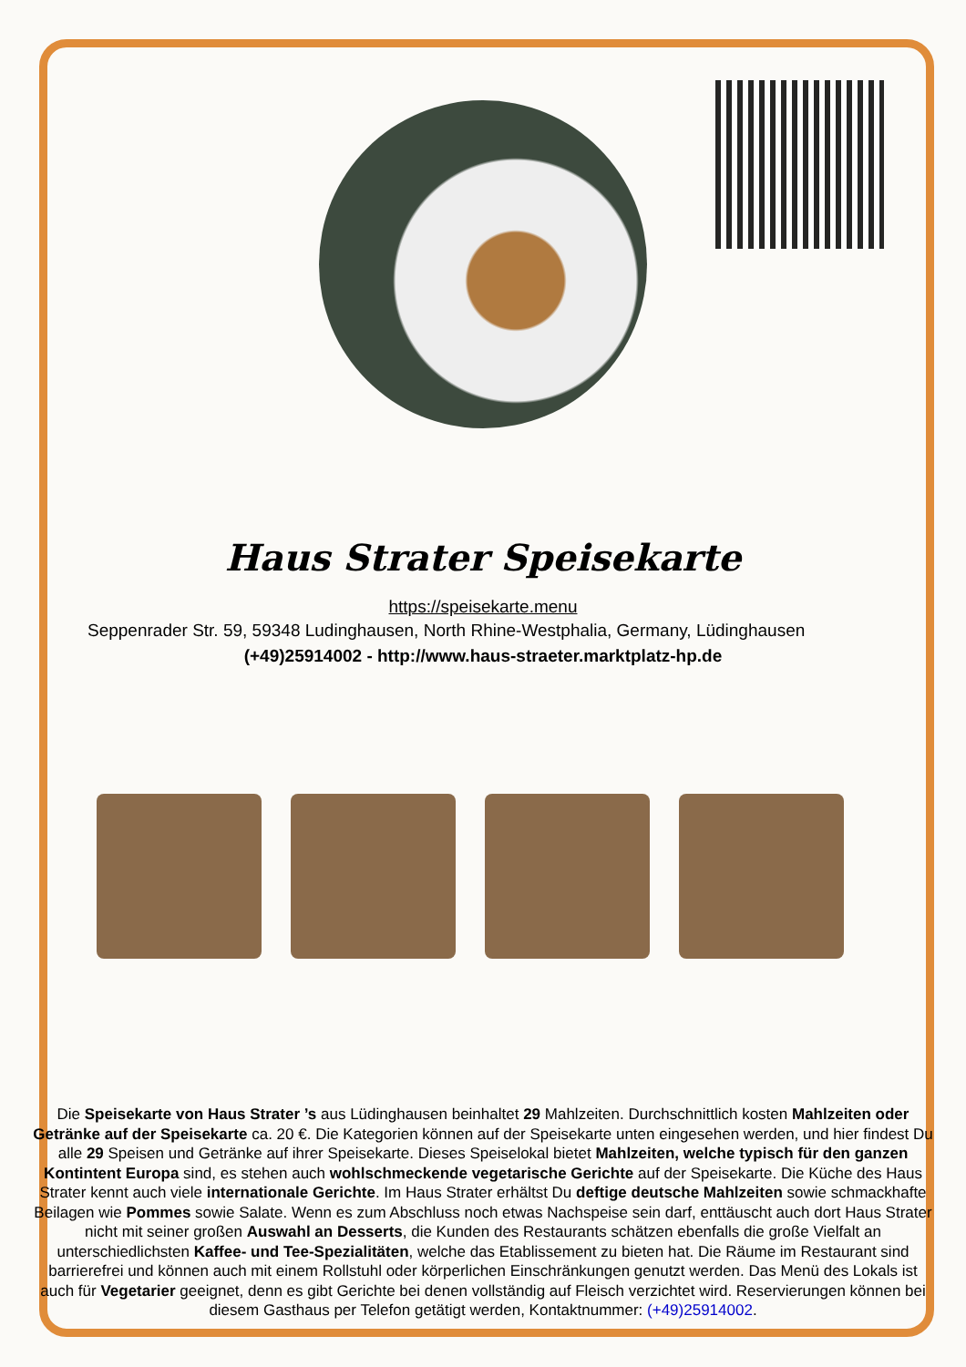Haus Strater Speisekarte
https://speisekarte.menu
Seppenrader Str. 59, 59348 Ludinghausen, North Rhine-Westphalia, Germany, Lüdinghausen
(+49)25914002 - http://www.haus-straeter.marktplatz-hp.de
Die Speisekarte von Haus Strater ’s aus Lüdinghausen beinhaltet 29 Mahlzeiten. Durchschnittlich kosten Mahlzeiten oder Getränke auf der Speisekarte ca. 20 €. Die Kategorien können auf der Speisekarte unten eingesehen werden, und hier findest Du alle 29 Speisen und Getränke auf ihrer Speisekarte. Dieses Speiselokal bietet Mahlzeiten, welche typisch für den ganzen Kontintent Europa sind, es stehen auch wohlschmeckende vegetarische Gerichte auf der Speisekarte. Die Küche des Haus Strater kennt auch viele internationale Gerichte. Im Haus Strater erhältst Du deftige deutsche Mahlzeiten sowie schmackhafte Beilagen wie Pommes sowie Salate. Wenn es zum Abschluss noch etwas Nachspeise sein darf, enttäuscht auch dort Haus Strater nicht mit seiner großen Auswahl an Desserts, die Kunden des Restaurants schätzen ebenfalls die große Vielfalt an unterschiedlichsten Kaffee- und Tee-Spezialitäten, welche das Etablissement zu bieten hat. Die Räume im Restaurant sind barrierefrei und können auch mit einem Rollstuhl oder körperlichen Einschränkungen genutzt werden. Das Menü des Lokals ist auch für Vegetarier geeignet, denn es gibt Gerichte bei denen vollständig auf Fleisch verzichtet wird. Reservierungen können bei diesem Gasthaus per Telefon getätigt werden, Kontaktnummer: (+49)25914002.